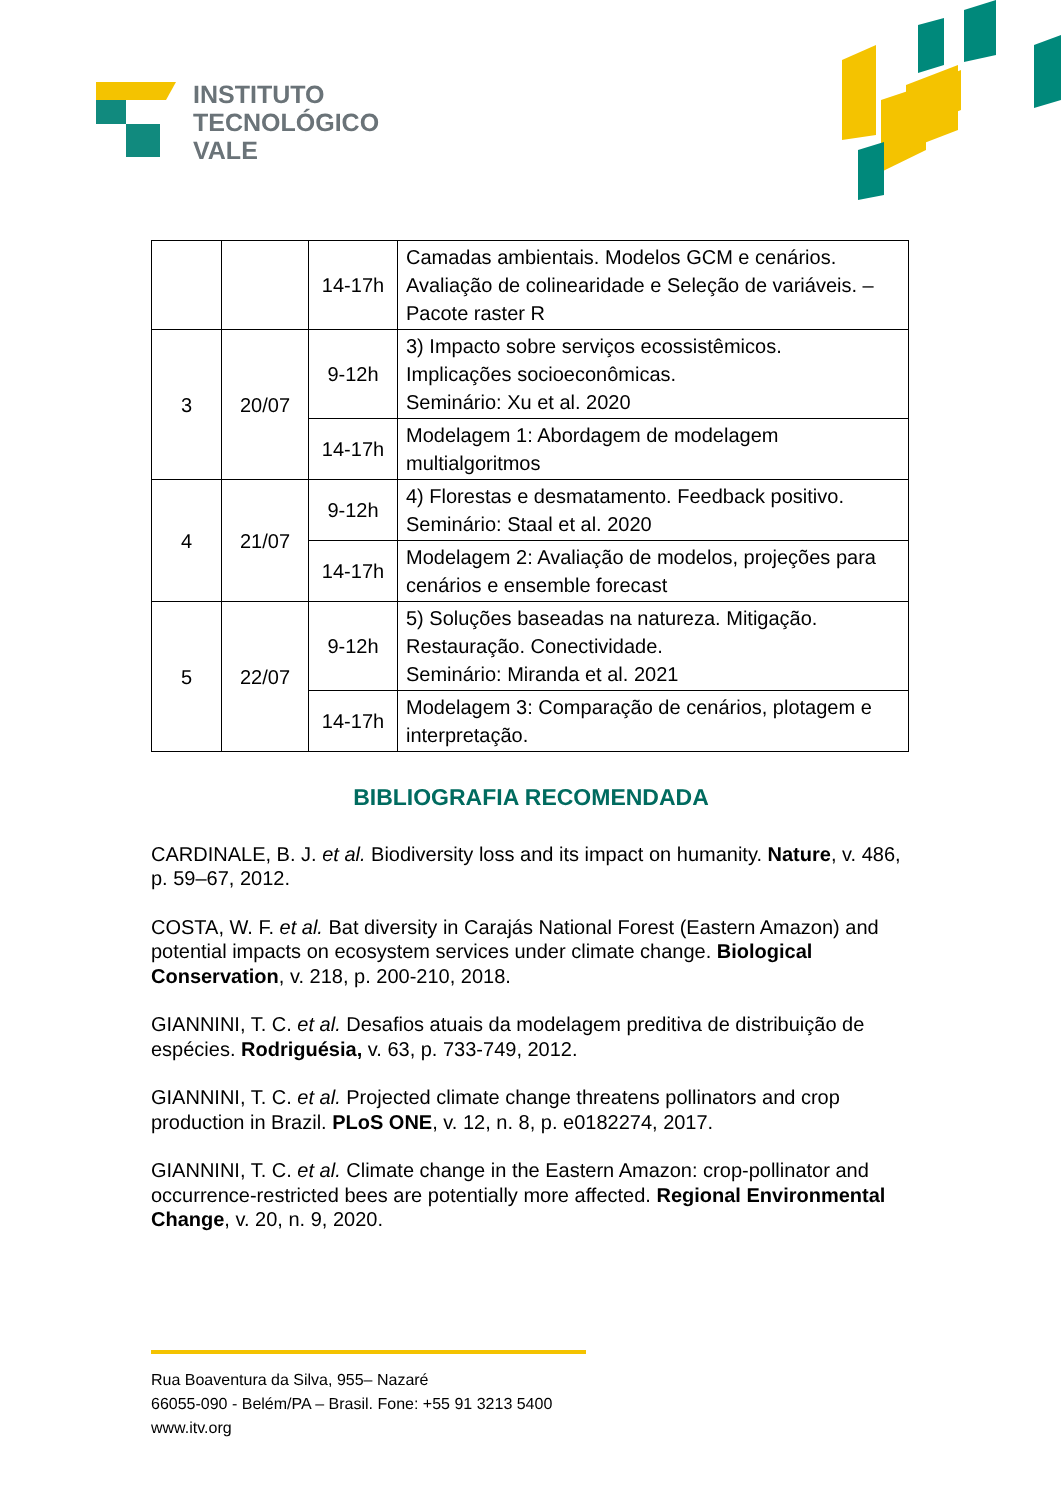INSTITUTO
TECNOLÓGICO
VALE
| | | 14-17h | Camadas ambientais. Modelos GCM e cenários. Avaliação de colinearidade e Seleção de variáveis. – Pacote raster R |
| 3 | 20/07 | 9-12h | 3) Impacto sobre serviços ecossistêmicos. Implicações socioeconômicas. Seminário: Xu et al. 2020 |
| | | 14-17h | Modelagem 1: Abordagem de modelagem multialgoritmos |
| 4 | 21/07 | 9-12h | 4) Florestas e desmatamento. Feedback positivo. Seminário: Staal et al. 2020 |
| | | 14-17h | Modelagem 2: Avaliação de modelos, projeções para cenários e ensemble forecast |
| 5 | 22/07 | 9-12h | 5) Soluções baseadas na natureza. Mitigação. Restauração. Conectividade. Seminário: Miranda et al. 2021 |
| | | 14-17h | Modelagem 3: Comparação de cenários, plotagem e interpretação. |
BIBLIOGRAFIA RECOMENDADA
CARDINALE, B. J. et al. Biodiversity loss and its impact on humanity. Nature, v. 486, p. 59–67, 2012.
COSTA, W. F. et al. Bat diversity in Carajás National Forest (Eastern Amazon) and potential impacts on ecosystem services under climate change. Biological Conservation, v. 218, p. 200-210, 2018.
GIANNINI, T. C. et al. Desafios atuais da modelagem preditiva de distribuição de espécies. Rodriguésia, v. 63, p. 733-749, 2012.
GIANNINI, T. C. et al. Projected climate change threatens pollinators and crop production in Brazil. PLoS ONE, v. 12, n. 8, p. e0182274, 2017.
GIANNINI, T. C. et al. Climate change in the Eastern Amazon: crop-pollinator and occurrence-restricted bees are potentially more affected. Regional Environmental Change, v. 20, n. 9, 2020.
Rua Boaventura da Silva, 955– Nazaré
66055-090 - Belém/PA – Brasil. Fone: +55 91 3213 5400
www.itv.org